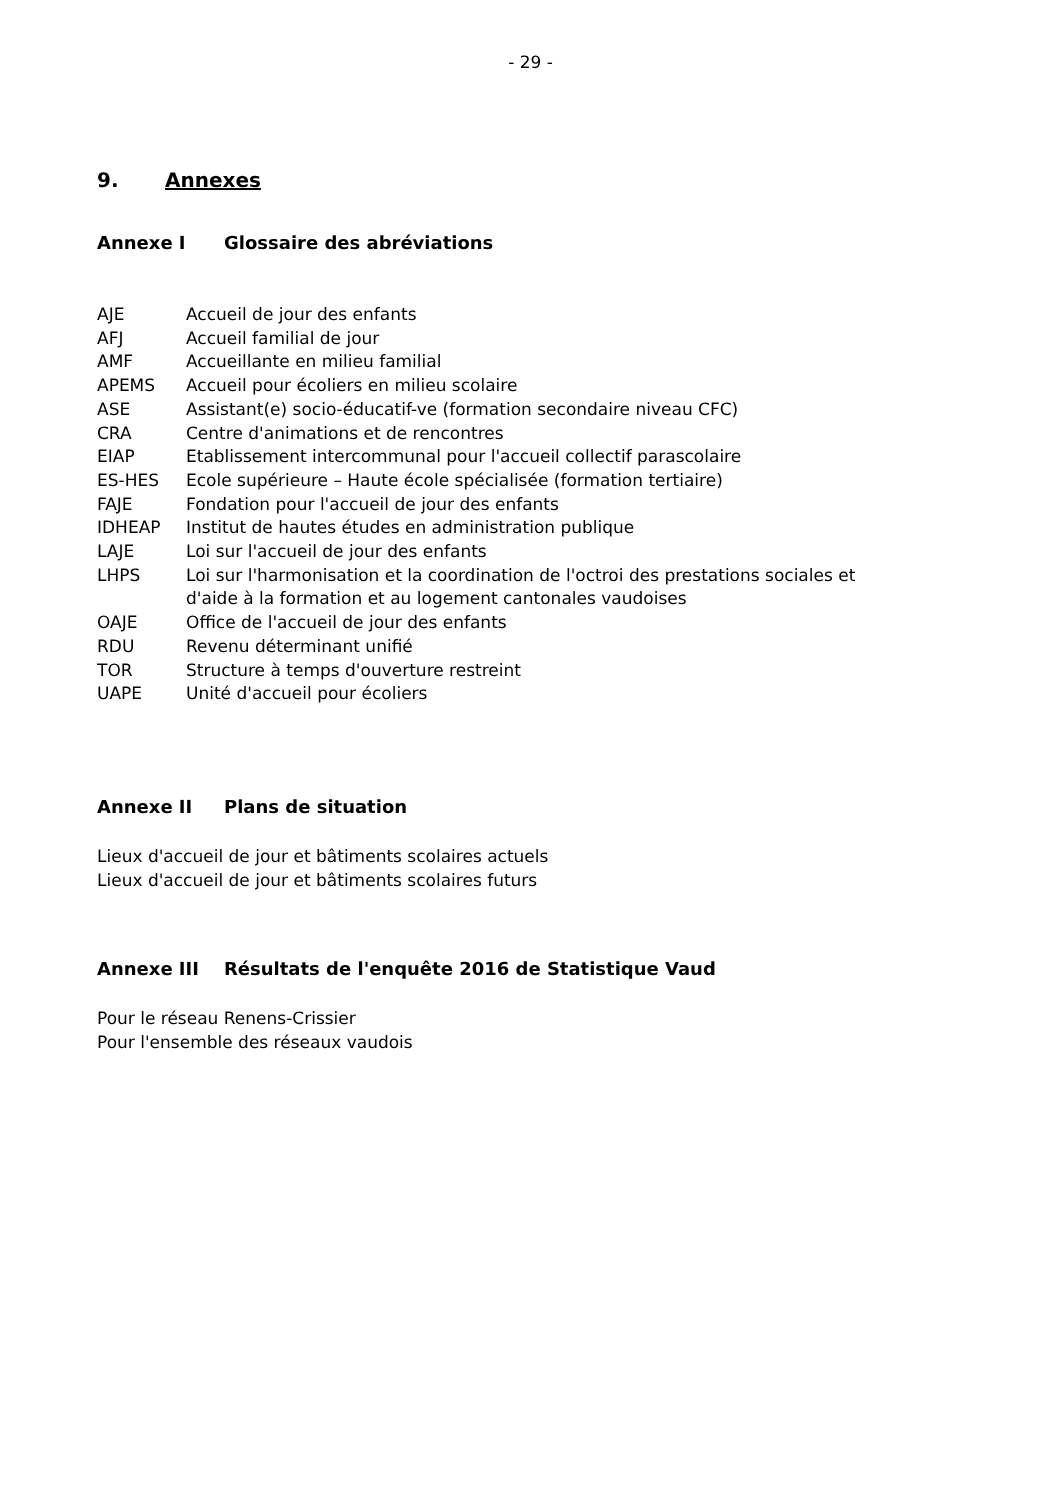- 29 -
9. Annexes
Annexe I Glossaire des abréviations
| AJE | Accueil de jour des enfants |
| AFJ | Accueil familial de jour |
| AMF | Accueillante en milieu familial |
| APEMS | Accueil pour écoliers en milieu scolaire |
| ASE | Assistant(e) socio-éducatif-ve (formation secondaire niveau CFC) |
| CRA | Centre d'animations et de rencontres |
| EIAP | Etablissement intercommunal pour l'accueil collectif parascolaire |
| ES-HES | Ecole supérieure – Haute école spécialisée (formation tertiaire) |
| FAJE | Fondation pour l'accueil de jour des enfants |
| IDHEAP | Institut de hautes études en administration publique |
| LAJE | Loi sur l'accueil de jour des enfants |
| LHPS | Loi sur l'harmonisation et la coordination de l'octroi des prestations sociales et d'aide à la formation et au logement cantonales vaudoises |
| OAJE | Office de l'accueil de jour des enfants |
| RDU | Revenu déterminant unifié |
| TOR | Structure à temps d'ouverture restreint |
| UAPE | Unité d'accueil pour écoliers |
Annexe II Plans de situation
Lieux d'accueil de jour et bâtiments scolaires actuels
Lieux d'accueil de jour et bâtiments scolaires futurs
Annexe III Résultats de l'enquête 2016 de Statistique Vaud
Pour le réseau Renens-Crissier
Pour l'ensemble des réseaux vaudois